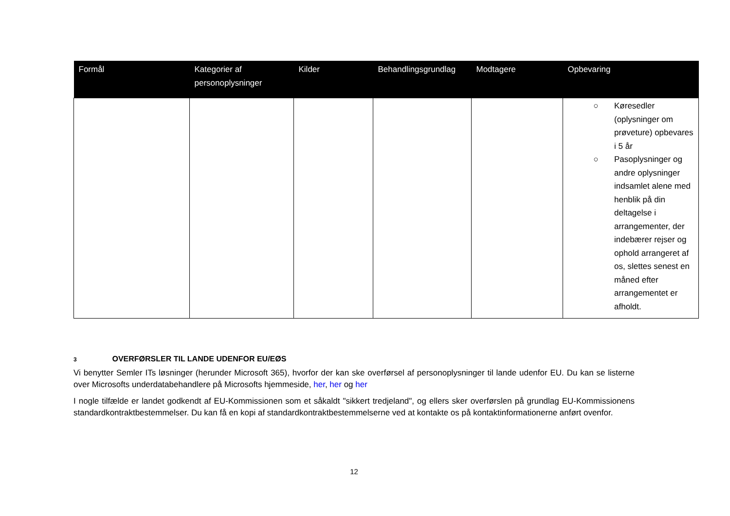| Formål | Kategorier af personoplysninger | Kilder | Behandlingsgrundlag | Modtagere | Opbevaring |
| --- | --- | --- | --- | --- | --- |
| | | | | | ○ Køresedler (oplysninger om prøveture) opbevares i 5 år ○ Pasoplysninger og andre oplysninger indsamlet alene med henblik på din deltagelse i arrangementer, der indebærer rejser og ophold arrangeret af os, slettes senest en måned efter arrangementet er afholdt. |
3 OVERFØRSLER TIL LANDE UDENFOR EU/EØS
Vi benytter Semler ITs løsninger (herunder Microsoft 365), hvorfor der kan ske overførsel af personoplysninger til lande udenfor EU. Du kan se listerne over Microsofts underdatabehandlere på Microsofts hjemmeside, her, her og her
I nogle tilfælde er landet godkendt af EU-Kommissionen som et såkaldt "sikkert tredjeland", og ellers sker overførslen på grundlag EU-Kommissionens standardkontraktbestemmelser. Du kan få en kopi af standardkontraktbestemmelserne ved at kontakte os på kontaktinformationerne anført ovenfor.
12